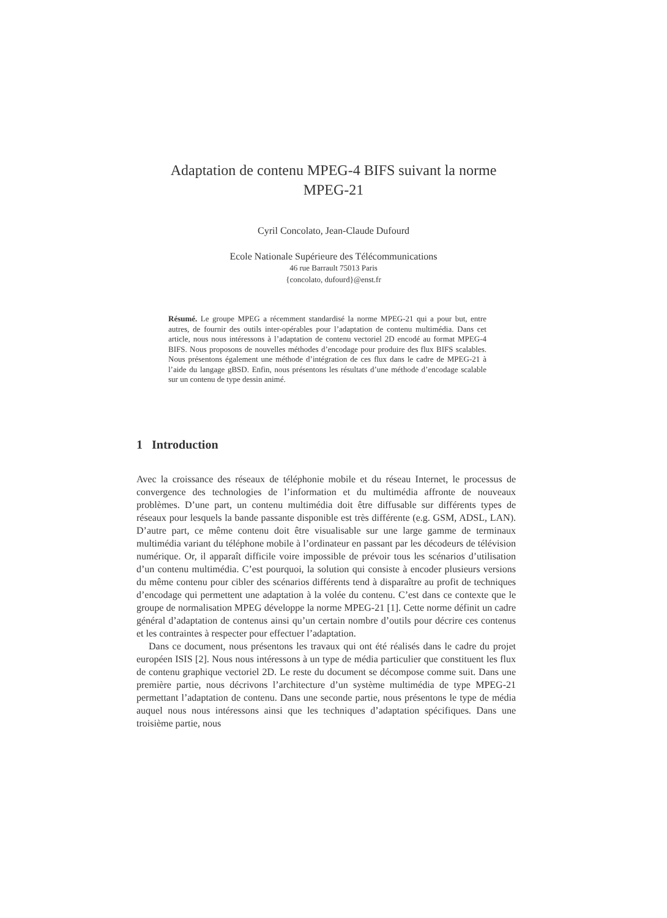Adaptation de contenu MPEG-4 BIFS suivant la norme
MPEG-21
Cyril Concolato, Jean-Claude Dufourd
Ecole Nationale Supérieure des Télécommunications
46 rue Barrault 75013 Paris
{concolato, dufourd}@enst.fr
Résumé. Le groupe MPEG a récemment standardisé la norme MPEG-21 qui a pour but, entre autres, de fournir des outils inter-opérables pour l’adaptation de contenu multimédia. Dans cet article, nous nous intéressons à l’adaptation de contenu vectoriel 2D encodé au format MPEG-4 BIFS. Nous proposons de nouvelles méthodes d’encodage pour produire des flux BIFS scalables. Nous présentons également une méthode d’intégration de ces flux dans le cadre de MPEG-21 à l’aide du langage gBSD. Enfin, nous présentons les résultats d’une méthode d’encodage scalable sur un contenu de type dessin animé.
1 Introduction
Avec la croissance des réseaux de téléphonie mobile et du réseau Internet, le processus de convergence des technologies de l’information et du multimédia affronte de nouveaux problèmes. D’une part, un contenu multimédia doit être diffusable sur différents types de réseaux pour lesquels la bande passante disponible est très différente (e.g. GSM, ADSL, LAN). D’autre part, ce même contenu doit être visualisable sur une large gamme de terminaux multimédia variant du téléphone mobile à l’ordinateur en passant par les décodeurs de télévision numérique. Or, il apparaît difficile voire impossible de prévoir tous les scénarios d’utilisation d’un contenu multimédia. C’est pourquoi, la solution qui consiste à encoder plusieurs versions du même contenu pour cibler des scénarios différents tend à disparaître au profit de techniques d’encodage qui permettent une adaptation à la volée du contenu. C’est dans ce contexte que le groupe de normalisation MPEG développe la norme MPEG-21 [1]. Cette norme définit un cadre général d’adaptation de contenus ainsi qu’un certain nombre d’outils pour décrire ces contenus et les contraintes à respecter pour effectuer l’adaptation.
Dans ce document, nous présentons les travaux qui ont été réalisés dans le cadre du projet européen ISIS [2]. Nous nous intéressons à un type de média particulier que constituent les flux de contenu graphique vectoriel 2D. Le reste du document se décompose comme suit. Dans une première partie, nous décrivons l’architecture d’un système multimédia de type MPEG-21 permettant l’adaptation de contenu. Dans une seconde partie, nous présentons le type de média auquel nous nous intéressons ainsi que les techniques d’adaptation spécifiques. Dans une troisième partie, nous